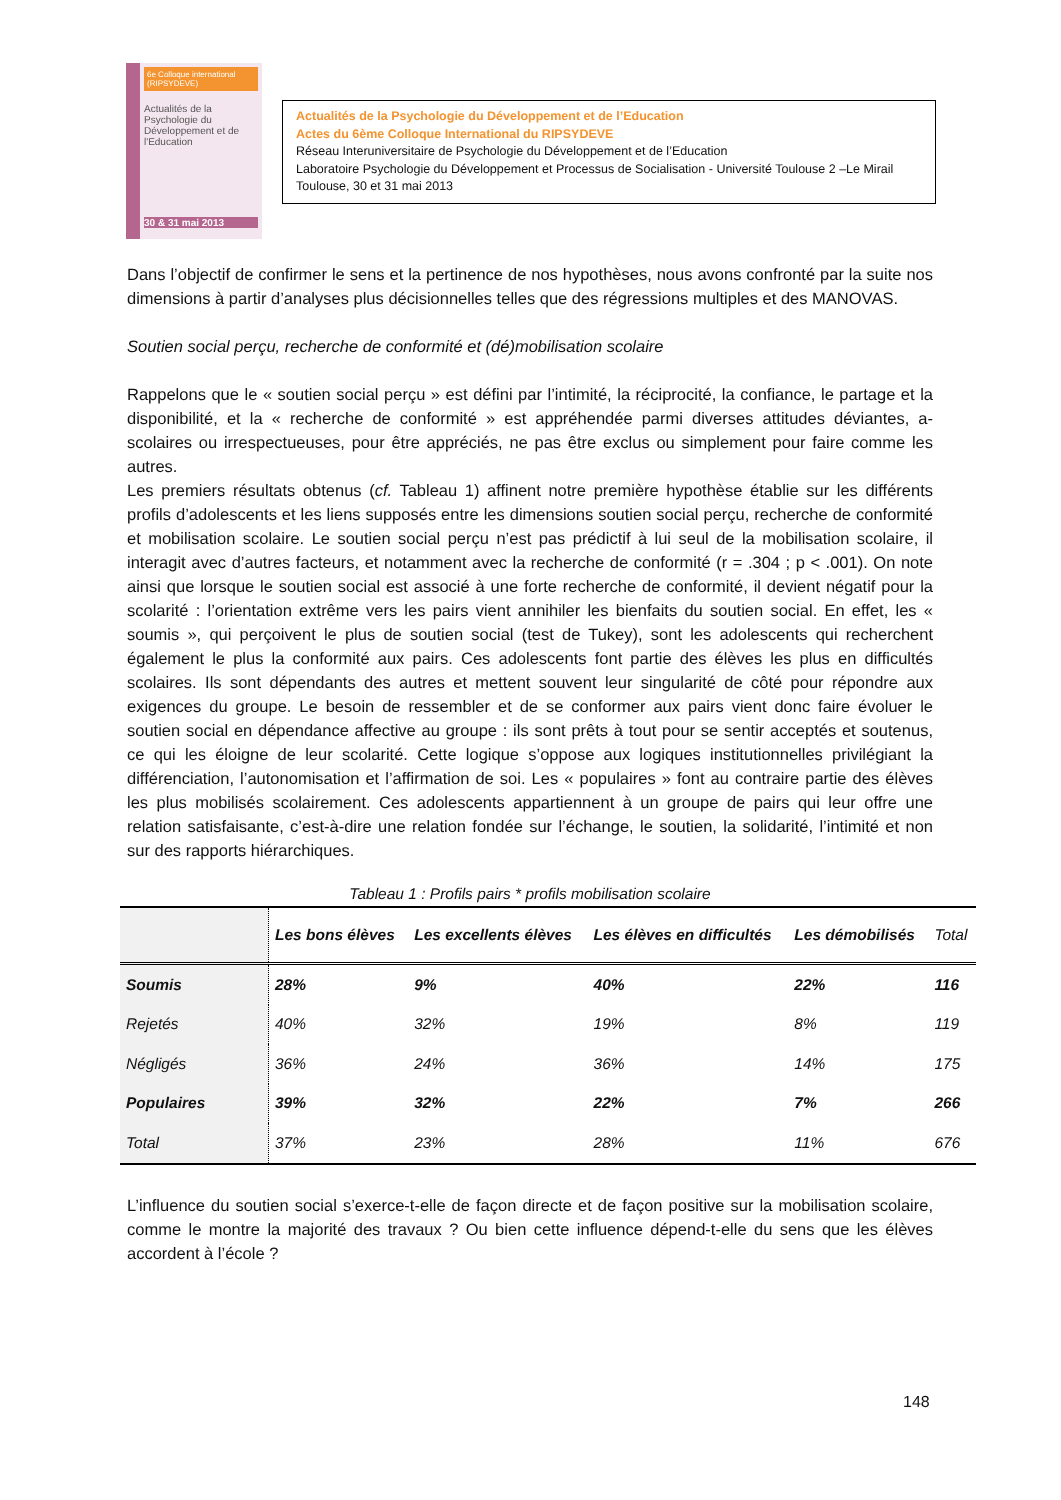6e Colloque international (RIPSYDEVE)
Actualités de la Psychologie du Développement et de l'Education
30 & 31 mai 2013
Actualités de la Psychologie du Développement et de l’Education
Actes du 6ème Colloque International du RIPSYDEVE
Réseau Interuniversitaire de Psychologie du Développement et de l’Education
Laboratoire Psychologie du Développement et Processus de Socialisation - Université Toulouse 2 –Le Mirail
Toulouse, 30 et 31 mai 2013
Dans l’objectif de confirmer le sens et la pertinence de nos hypothèses, nous avons confronté par la suite nos dimensions à partir d’analyses plus décisionnelles telles que des régressions multiples et des MANOVAS.
Soutien social perçu, recherche de conformité et (dé)mobilisation scolaire
Rappelons que le « soutien social perçu » est défini par l’intimité, la réciprocité, la confiance, le partage et la disponibilité, et la « recherche de conformité » est appréhendée parmi diverses attitudes déviantes, a-scolaires ou irrespectueuses, pour être appréciés, ne pas être exclus ou simplement pour faire comme les autres.
Les premiers résultats obtenus (cf. Tableau 1) affinent notre première hypothèse établie sur les différents profils d’adolescents et les liens supposés entre les dimensions soutien social perçu, recherche de conformité et mobilisation scolaire. Le soutien social perçu n’est pas prédictif à lui seul de la mobilisation scolaire, il interagit avec d’autres facteurs, et notamment avec la recherche de conformité (r = .304 ; p < .001). On note ainsi que lorsque le soutien social est associé à une forte recherche de conformité, il devient négatif pour la scolarité : l’orientation extrême vers les pairs vient annihiler les bienfaits du soutien social. En effet, les « soumis », qui perçoivent le plus de soutien social (test de Tukey), sont les adolescents qui recherchent également le plus la conformité aux pairs. Ces adolescents font partie des élèves les plus en difficultés scolaires. Ils sont dépendants des autres et mettent souvent leur singularité de côté pour répondre aux exigences du groupe. Le besoin de ressembler et de se conformer aux pairs vient donc faire évoluer le soutien social en dépendance affective au groupe : ils sont prêts à tout pour se sentir acceptés et soutenus, ce qui les éloigne de leur scolarité. Cette logique s’oppose aux logiques institutionnelles privilégiant la différenciation, l’autonomisation et l’affirmation de soi. Les « populaires » font au contraire partie des élèves les plus mobilisés scolairement. Ces adolescents appartiennent à un groupe de pairs qui leur offre une relation satisfaisante, c’est-à-dire une relation fondée sur l’échange, le soutien, la solidarité, l’intimité et non sur des rapports hiérarchiques.
Tableau 1 : Profils pairs * profils mobilisation scolaire
| | Les bons élèves | Les excellents élèves | Les élèves en difficultés | Les démobilisés | Total |
| --- | --- | --- | --- | --- | --- |
| Soumis | 28% | 9% | 40% | 22% | 116 |
| Rejetés | 40% | 32% | 19% | 8% | 119 |
| Négligés | 36% | 24% | 36% | 14% | 175 |
| Populaires | 39% | 32% | 22% | 7% | 266 |
| Total | 37% | 23% | 28% | 11% | 676 |
L’influence du soutien social s’exerce-t-elle de façon directe et de façon positive sur la mobilisation scolaire, comme le montre la majorité des travaux ? Ou bien cette influence dépend-t-elle du sens que les élèves accordent à l’école ?
148